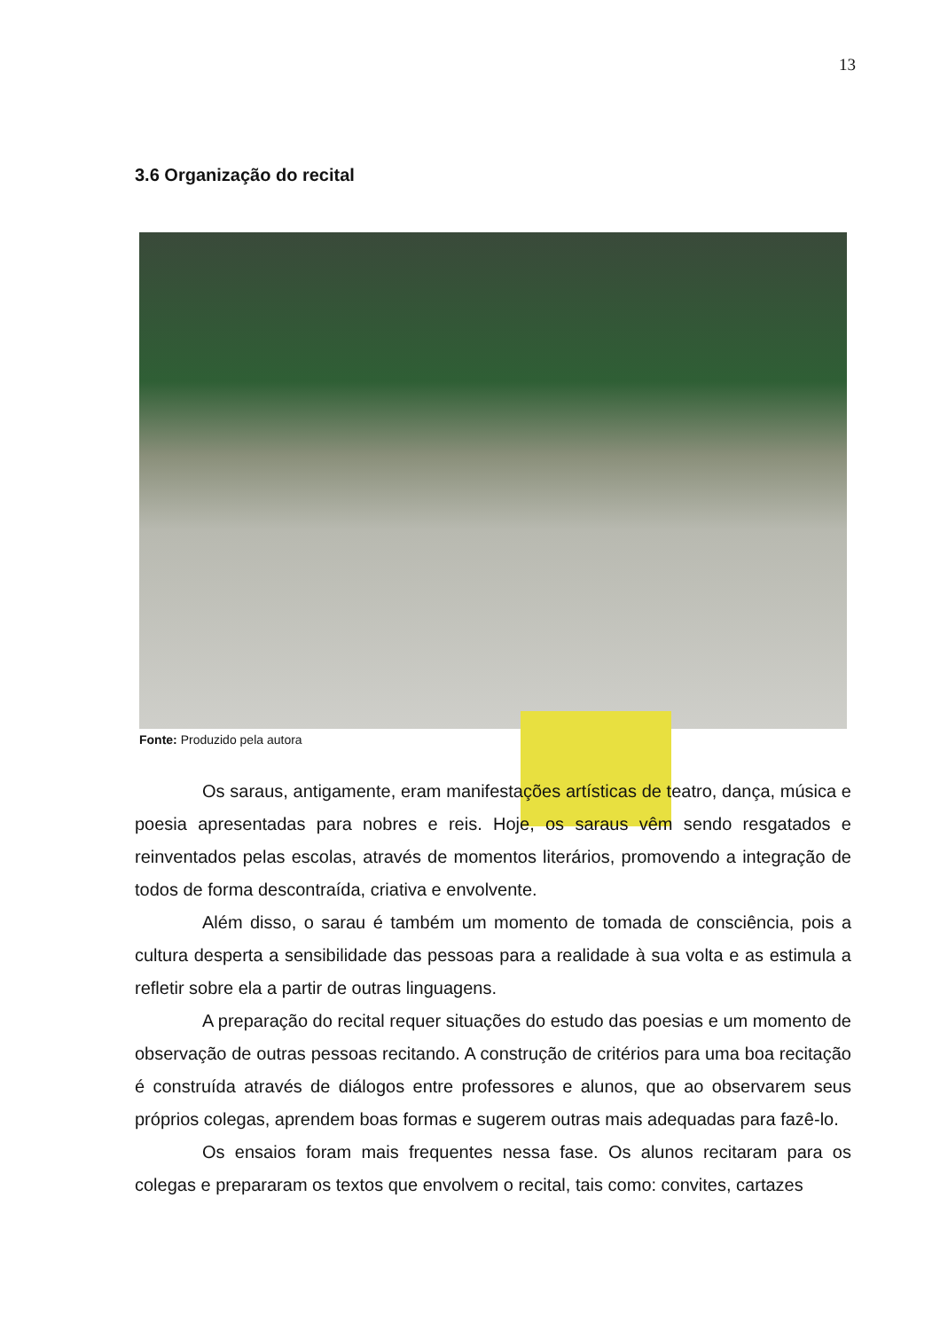13
3.6 Organização do recital
Fonte: Produzido pela autora
Os saraus, antigamente, eram manifestações artísticas de teatro, dança, música e poesia apresentadas para nobres e reis. Hoje, os saraus vêm sendo resgatados e reinventados pelas escolas, através de momentos literários, promovendo a integração de todos de forma descontraída, criativa e envolvente.
Além disso, o sarau é também um momento de tomada de consciência, pois a cultura desperta a sensibilidade das pessoas para a realidade à sua volta e as estimula a refletir sobre ela a partir de outras linguagens.
A preparação do recital requer situações do estudo das poesias e um momento de observação de outras pessoas recitando. A construção de critérios para uma boa recitação é construída através de diálogos entre professores e alunos, que ao observarem seus próprios colegas, aprendem boas formas e sugerem outras mais adequadas para fazê-lo.
Os ensaios foram mais frequentes nessa fase. Os alunos recitaram para os colegas e prepararam os textos que envolvem o recital, tais como: convites, cartazes